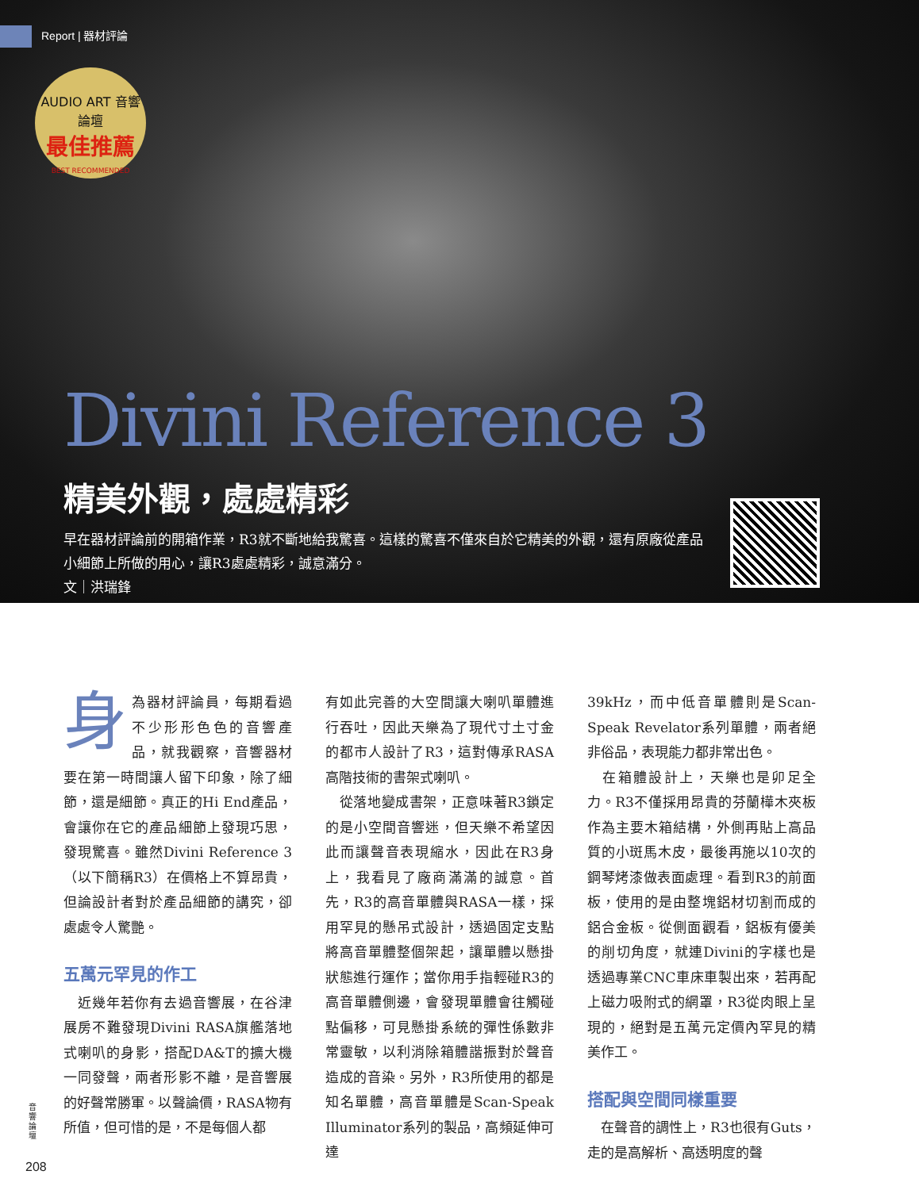Report | 器材評論
AUDIO ART 音響論壇
最佳推薦
BEST RECOMMENDED
Divini Reference 3
精美外觀，處處精彩
早在器材評論前的開箱作業，R3就不斷地給我驚喜。這樣的驚喜不僅來自於它精美的外觀，還有原廠從產品小細節上所做的用心，讓R3處處精彩，誠意滿分。
文｜洪瑞鋒
身為器材評論員，每期看過不少形形色色的音響產品，就我觀察，音響器材要在第一時間讓人留下印象，除了細節，還是細節。真正的Hi End產品，會讓你在它的產品細節上發現巧思，發現驚喜。雖然Divini Reference 3（以下簡稱R3）在價格上不算昂貴，但論設計者對於產品細節的講究，卻處處令人驚艷。
五萬元罕見的作工
　近幾年若你有去過音響展，在谷津展房不難發現Divini RASA旗艦落地式喇叭的身影，搭配DA&T的擴大機一同發聲，兩者形影不離，是音響展的好聲常勝軍。以聲論價，RASA物有所值，但可惜的是，不是每個人都
有如此完善的大空間讓大喇叭單體進行吞吐，因此天樂為了現代寸土寸金的都市人設計了R3，這對傳承RASA高階技術的書架式喇叭。
　從落地變成書架，正意味著R3鎖定的是小空間音響迷，但天樂不希望因此而讓聲音表現縮水，因此在R3身上，我看見了廠商滿滿的誠意。首先，R3的高音單體與RASA一樣，採用罕見的懸吊式設計，透過固定支點將高音單體整個架起，讓單體以懸掛狀態進行運作；當你用手指輕碰R3的高音單體側邊，會發現單體會往觸碰點偏移，可見懸掛系統的彈性係數非常靈敏，以利消除箱體諧振對於聲音造成的音染。另外，R3所使用的都是知名單體，高音單體是Scan-Speak Illuminator系列的製品，高頻延伸可達
39kHz，而中低音單體則是Scan-Speak Revelator系列單體，兩者絕非俗品，表現能力都非常出色。
　在箱體設計上，天樂也是卯足全力。R3不僅採用昂貴的芬蘭樺木夾板作為主要木箱結構，外側再貼上高品質的小斑馬木皮，最後再施以10次的鋼琴烤漆做表面處理。看到R3的前面板，使用的是由整塊鋁材切割而成的鋁合金板。從側面觀看，鋁板有優美的削切角度，就連Divini的字樣也是透過專業CNC車床車製出來，若再配上磁力吸附式的網罩，R3從肉眼上呈現的，絕對是五萬元定價內罕見的精美作工。
搭配與空間同樣重要
　在聲音的調性上，R3也很有Guts，走的是高解析、高透明度的聲
音響論壇
208